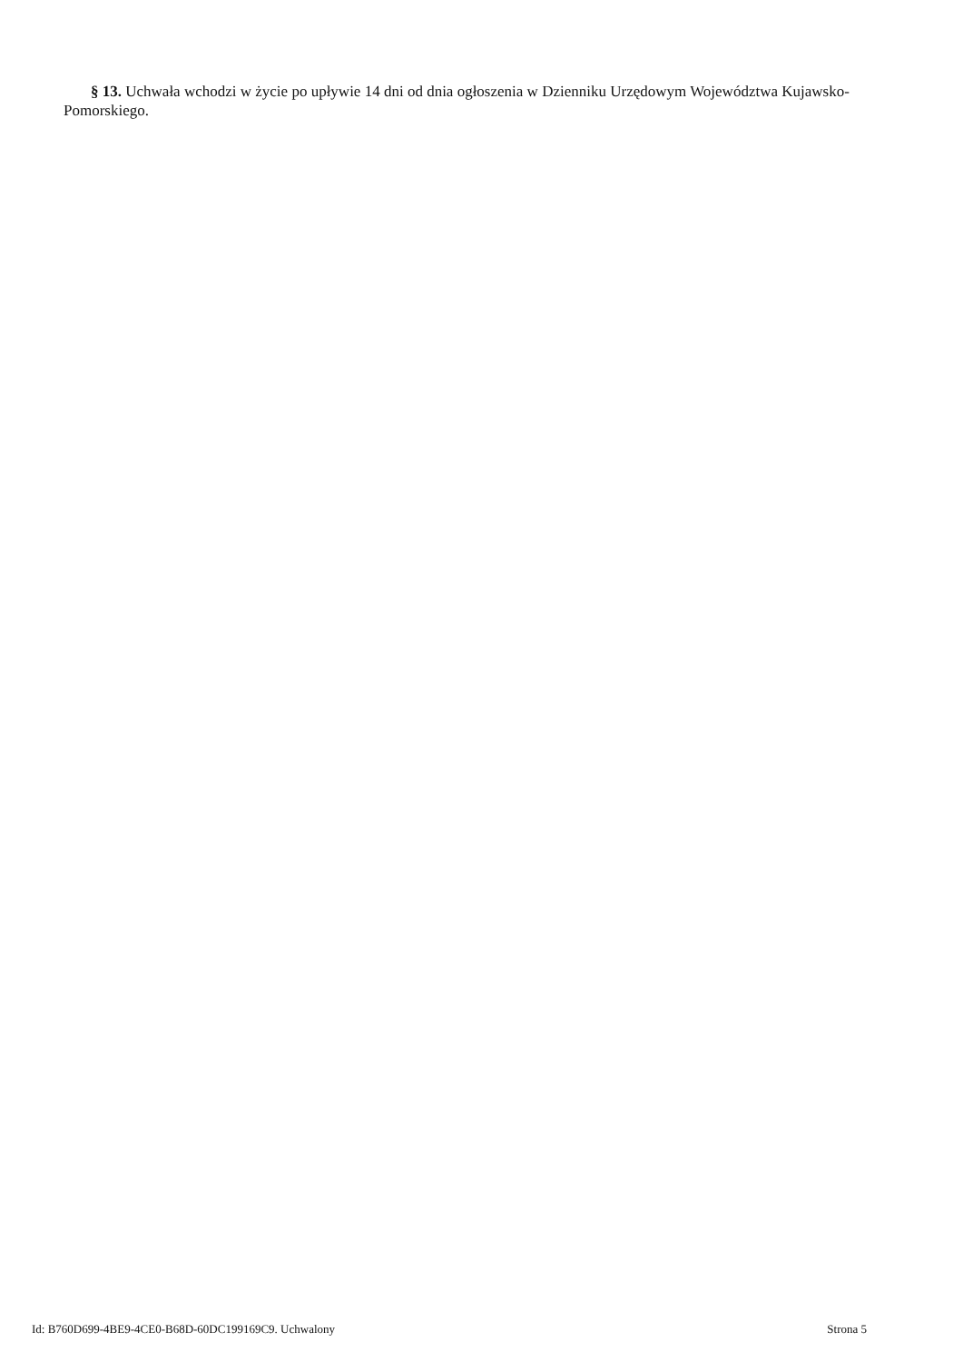§ 13. Uchwała wchodzi w życie po upływie 14 dni od dnia ogłoszenia w Dzienniku Urzędowym Województwa Kujawsko-Pomorskiego.
Id: B760D699-4BE9-4CE0-B68D-60DC199169C9. Uchwalony Strona 5